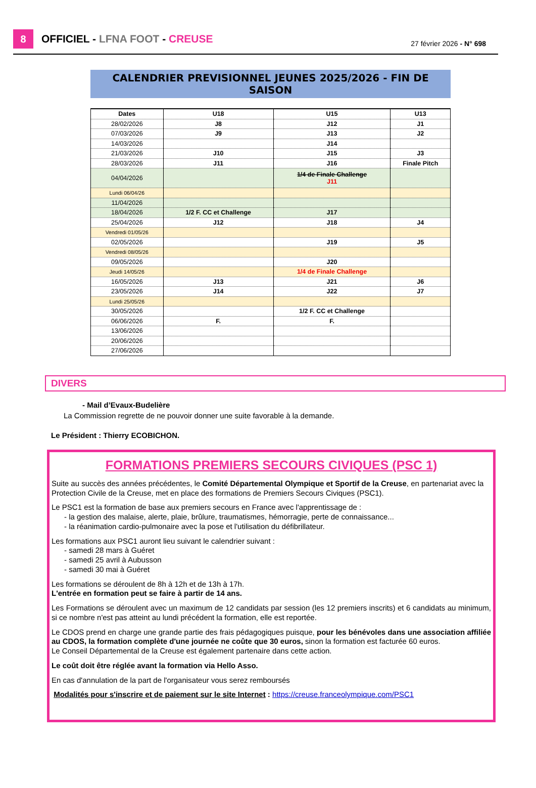8
OFFICIEL - LFNA FOOT - CREUSE
27 février 2026 - N° 698
CALENDRIER PREVISIONNEL JEUNES 2025/2026 - FIN DE SAISON
| Dates | U18 | U15 | U13 |
| --- | --- | --- | --- |
| 28/02/2026 | J8 | J12 | J1 |
| 07/03/2026 | J9 | J13 | J2 |
| 14/03/2026 | | J14 | |
| 21/03/2026 | J10 | J15 | J3 |
| 28/03/2026 | J11 | J16 | Finale Pitch |
| 04/04/2026 | | 1/4 de Finale Challenge J11 | |
| Lundi 06/04/26 | | | |
| 11/04/2026 | | | |
| 18/04/2026 | 1/2 F. CC et Challenge | J17 | |
| 25/04/2026 | J12 | J18 | J4 |
| Vendredi 01/05/26 | | | |
| 02/05/2026 | | J19 | J5 |
| Vendredi 08/05/26 | | | |
| 09/05/2026 | | J20 | |
| Jeudi 14/05/26 | | 1/4 de Finale Challenge | |
| 16/05/2026 | J13 | J21 | J6 |
| 23/05/2026 | J14 | J22 | J7 |
| Lundi 25/05/26 | | | |
| 30/05/2026 | | 1/2 F. CC et Challenge | |
| 06/06/2026 | F. | F. | |
| 13/06/2026 | | | |
| 20/06/2026 | | | |
| 27/06/2026 | | | |
DIVERS
- Mail d’Evaux-Budelière
La Commission regrette de ne pouvoir donner une suite favorable à la demande.
Le Président : Thierry ECOBICHON.
FORMATIONS PREMIERS SECOURS CIVIQUES (PSC 1)
Suite au succès des années précédentes, le Comité Départemental Olympique et Sportif de la Creuse, en partenariat avec la Protection Civile de la Creuse, met en place des formations de Premiers Secours Civiques (PSC1).
Le PSC1 est la formation de base aux premiers secours en France avec l'apprentissage de :
- la gestion des malaise, alerte, plaie, brûlure, traumatismes, hémorragie, perte de connaissance...
- la réanimation cardio-pulmonaire avec la pose et l'utilisation du défibrillateur.
Les formations aux PSC1 auront lieu suivant le calendrier suivant :
- samedi 28 mars à Guéret
- samedi 25 avril à Aubusson
- samedi 30 mai à Guéret
Les formations se déroulent de 8h à 12h et de 13h à 17h.
L'entrée en formation peut se faire à partir de 14 ans.
Les Formations se déroulent avec un maximum de 12 candidats par session (les 12 premiers inscrits) et 6 candidats au minimum, si ce nombre n'est pas atteint au lundi précédent la formation, elle est reportée.
Le CDOS prend en charge une grande partie des frais pédagogiques puisque, pour les bénévoles dans une association affiliée au CDOS, la formation complète d'une journée ne coûte que 30 euros, sinon la formation est facturée 60 euros.
Le Conseil Départemental de la Creuse est également partenaire dans cette action.
Le coût doit être réglée avant la formation via Hello Asso.
En cas d'annulation de la part de l'organisateur vous serez remboursés
Modalités pour s'inscrire et de paiement sur le site Internet : https://creuse.franceolympique.com/PSC1